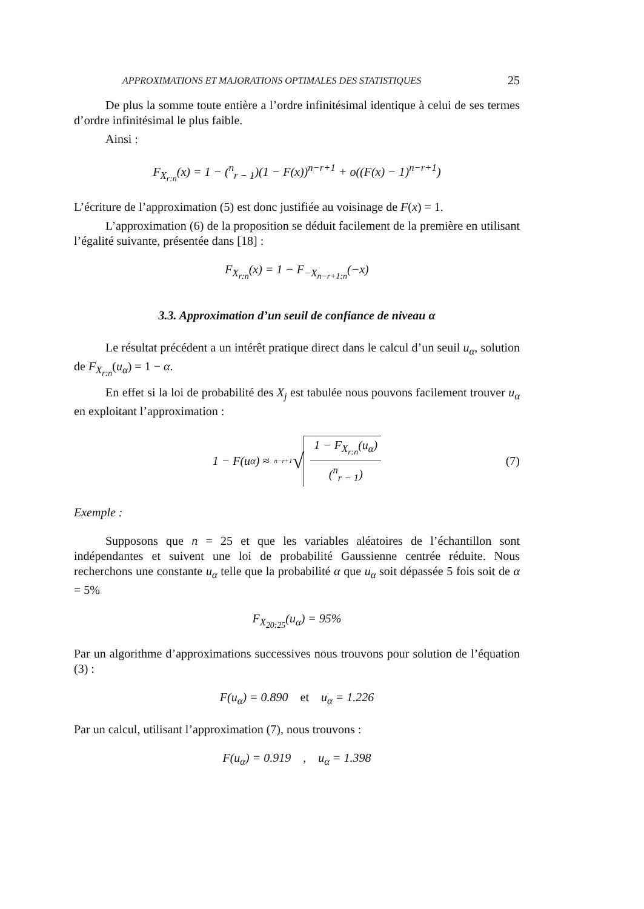APPROXIMATIONS ET MAJORATIONS OPTIMALES DES STATISTIQUES 25
De plus la somme toute entière a l’ordre infinitésimal identique à celui de ses termes d’ordre infinitésimal le plus faible.
Ainsi :
F<sub>X<sub>r:n</sub></sub>(x) = 1 − (<sup>n</sup><sub>r − 1</sub>)(1 − F(x))<sup>n−r+1</sup> + o((F(x) − 1)<sup>n−r+1</sup>)
L’écriture de l’approximation (5) est donc justifiée au voisinage de F(x) = 1.
L’approximation (6) de la proposition se déduit facilement de la première en utilisant l’égalité suivante, présentée dans [18] :
F<sub>X<sub>r:n</sub></sub>(x) = 1 − F<sub>−X<sub>n−r+1:n</sub></sub>(−x)
3.3. Approximation d’un seuil de confiance de niveau α
Le résultat précédent a un intérêt pratique direct dans le calcul d’un seuil u<sub>α</sub>, solution de F<sub>X<sub>r:n</sub></sub>(u<sub>α</sub>) = 1 − α.
En effet si la loi de probabilité des X<sub>j</sub> est tabulée nous pouvons facilement trouver u<sub>α</sub> en exploitant l’approximation :
1 − F(u<sub>α</sub>) ≈ <sup>n−r+1</sup> √ 1 − F<sub>X<sub>r:n</sub></sub>(u<sub>α</sub>) (<sup>n</sup><sub>r − 1</sub>) (7)
Exemple :
Supposons que n = 25 et que les variables aléatoires de l’échantillon sont indépendantes et suivent une loi de probabilité Gaussienne centrée réduite. Nous recherchons une constante u<sub>α</sub> telle que la probabilité α que u<sub>α</sub> soit dépassée 5 fois soit de α = 5%
F<sub>X<sub>20:25</sub></sub>(u<sub>α</sub>) = 95%
Par un algorithme d’approximations successives nous trouvons pour solution de l’équation (3) :
F(u<sub>α</sub>) = 0.890 et u<sub>α</sub> = 1.226
Par un calcul, utilisant l’approximation (7), nous trouvons :
F(u<sub>α</sub>) = 0.919 , u<sub>α</sub> = 1.398